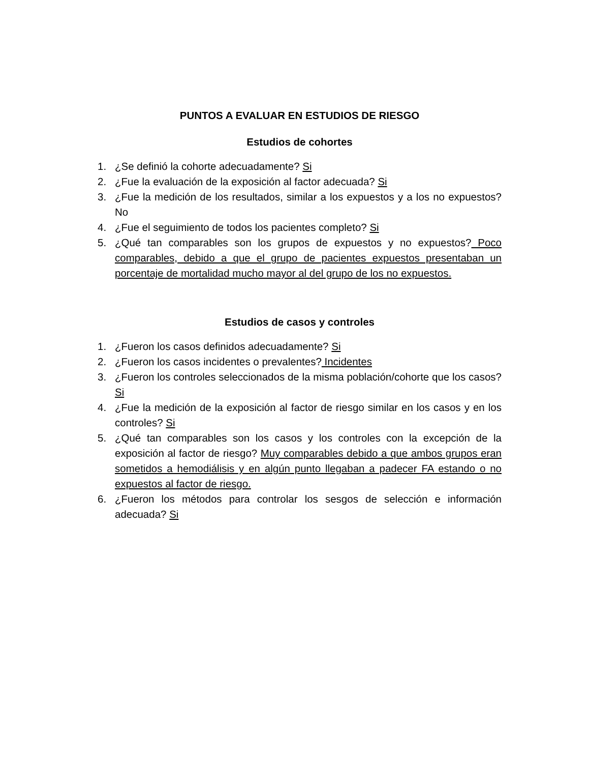PUNTOS A EVALUAR EN ESTUDIOS DE RIESGO
Estudios de cohortes
1. ¿Se definió la cohorte adecuadamente? Si
2. ¿Fue la evaluación de la exposición al factor adecuada? Si
3. ¿Fue la medición de los resultados, similar a los expuestos y a los no expuestos? No
4. ¿Fue el seguimiento de todos los pacientes completo? Si
5. ¿Qué tan comparables son los grupos de expuestos y no expuestos? Poco comparables, debido a que el grupo de pacientes expuestos presentaban un porcentaje de mortalidad mucho mayor al del grupo de los no expuestos.
Estudios de casos y controles
1. ¿Fueron los casos definidos adecuadamente? Si
2. ¿Fueron los casos incidentes o prevalentes? Incidentes
3. ¿Fueron los controles seleccionados de la misma población/cohorte que los casos? Si
4. ¿Fue la medición de la exposición al factor de riesgo similar en los casos y en los controles? Si
5. ¿Qué tan comparables son los casos y los controles con la excepción de la exposición al factor de riesgo? Muy comparables debido a que ambos grupos eran sometidos a hemodiálisis y en algún punto llegaban a padecer FA estando o no expuestos al factor de riesgo.
6. ¿Fueron los métodos para controlar los sesgos de selección e información adecuada? Si